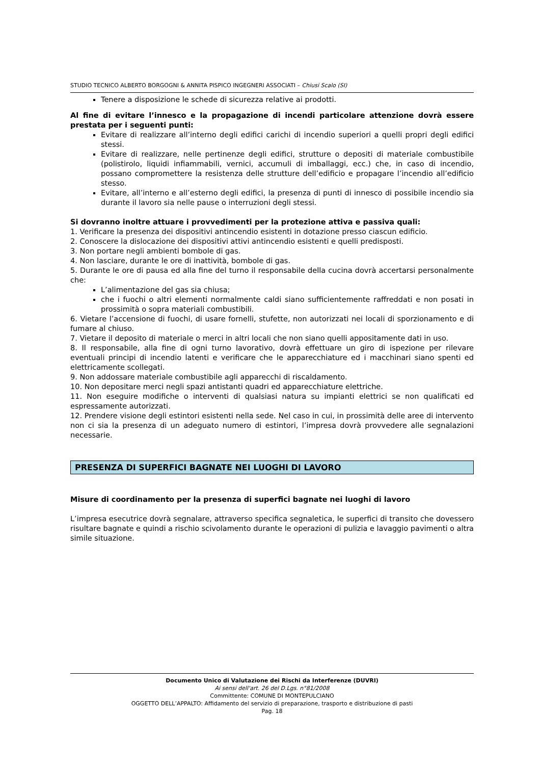STUDIO TECNICO ALBERTO BORGOGNI & ANNITA PISPICO INGEGNERI ASSOCIATI – Chiusi Scalo (SI)
Tenere a disposizione le schede di sicurezza relative ai prodotti.
Al fine di evitare l’innesco e la propagazione di incendi particolare attenzione dovrà essere prestata per i seguenti punti:
Evitare di realizzare all’interno degli edifici carichi di incendio superiori a quelli propri degli edifici stessi.
Evitare di realizzare, nelle pertinenze degli edifici, strutture o depositi di materiale combustibile (polistirolo, liquidi infiammabili, vernici, accumuli di imballaggi, ecc.) che, in caso di incendio, possano compromettere la resistenza delle strutture dell’edificio e propagare l’incendio all’edificio stesso.
Evitare, all’interno e all’esterno degli edifici, la presenza di punti di innesco di possibile incendio sia durante il lavoro sia nelle pause o interruzioni degli stessi.
Si dovranno inoltre attuare i provvedimenti per la protezione attiva e passiva quali:
1. Verificare la presenza dei dispositivi antincendio esistenti in dotazione presso ciascun edificio.
2. Conoscere la dislocazione dei dispositivi attivi antincendio esistenti e quelli predisposti.
3. Non portare negli ambienti bombole di gas.
4. Non lasciare, durante le ore di inattività, bombole di gas.
5. Durante le ore di pausa ed alla fine del turno il responsabile della cucina dovrà accertarsi personalmente che:
L’alimentazione del gas sia chiusa;
che i fuochi o altri elementi normalmente caldi siano sufficientemente raffreddati e non posati in prossimità o sopra materiali combustibili.
6. Vietare l’accensione di fuochi, di usare fornelli, stufette, non autorizzati nei locali di sporzionamento e di fumare al chiuso.
7. Vietare il deposito di materiale o merci in altri locali che non siano quelli appositamente dati in uso.
8. Il responsabile, alla fine di ogni turno lavorativo, dovrà effettuare un giro di ispezione per rilevare eventuali principi di incendio latenti e verificare che le apparecchiature ed i macchinari siano spenti ed elettricamente scollegati.
9. Non addossare materiale combustibile agli apparecchi di riscaldamento.
10. Non depositare merci negli spazi antistanti quadri ed apparecchiature elettriche.
11. Non eseguire modifiche o interventi di qualsiasi natura su impianti elettrici se non qualificati ed espressamente autorizzati.
12. Prendere visione degli estintori esistenti nella sede. Nel caso in cui, in prossimità delle aree di intervento non ci sia la presenza di un adeguato numero di estintori, l’impresa dovrà provvedere alle segnalazioni necessarie.
PRESENZA DI SUPERFICI BAGNATE NEI LUOGHI DI LAVORO
Misure di coordinamento per la presenza di superfici bagnate nei luoghi di lavoro
L’impresa esecutrice dovrà segnalare, attraverso specifica segnaletica, le superfici di transito che dovessero risultare bagnate e quindi a rischio scivolamento durante le operazioni di pulizia e lavaggio pavimenti o altra simile situazione.
Documento Unico di Valutazione dei Rischi da Interferenze (DUVRI)
Ai sensi dell'art. 26 del D.Lgs. n°81/2008
Committente: COMUNE DI MONTEPULCIANO
OGGETTO DELL’APPALTO: Affidamento del servizio di preparazione, trasporto e distribuzione di pasti
Pag. 18